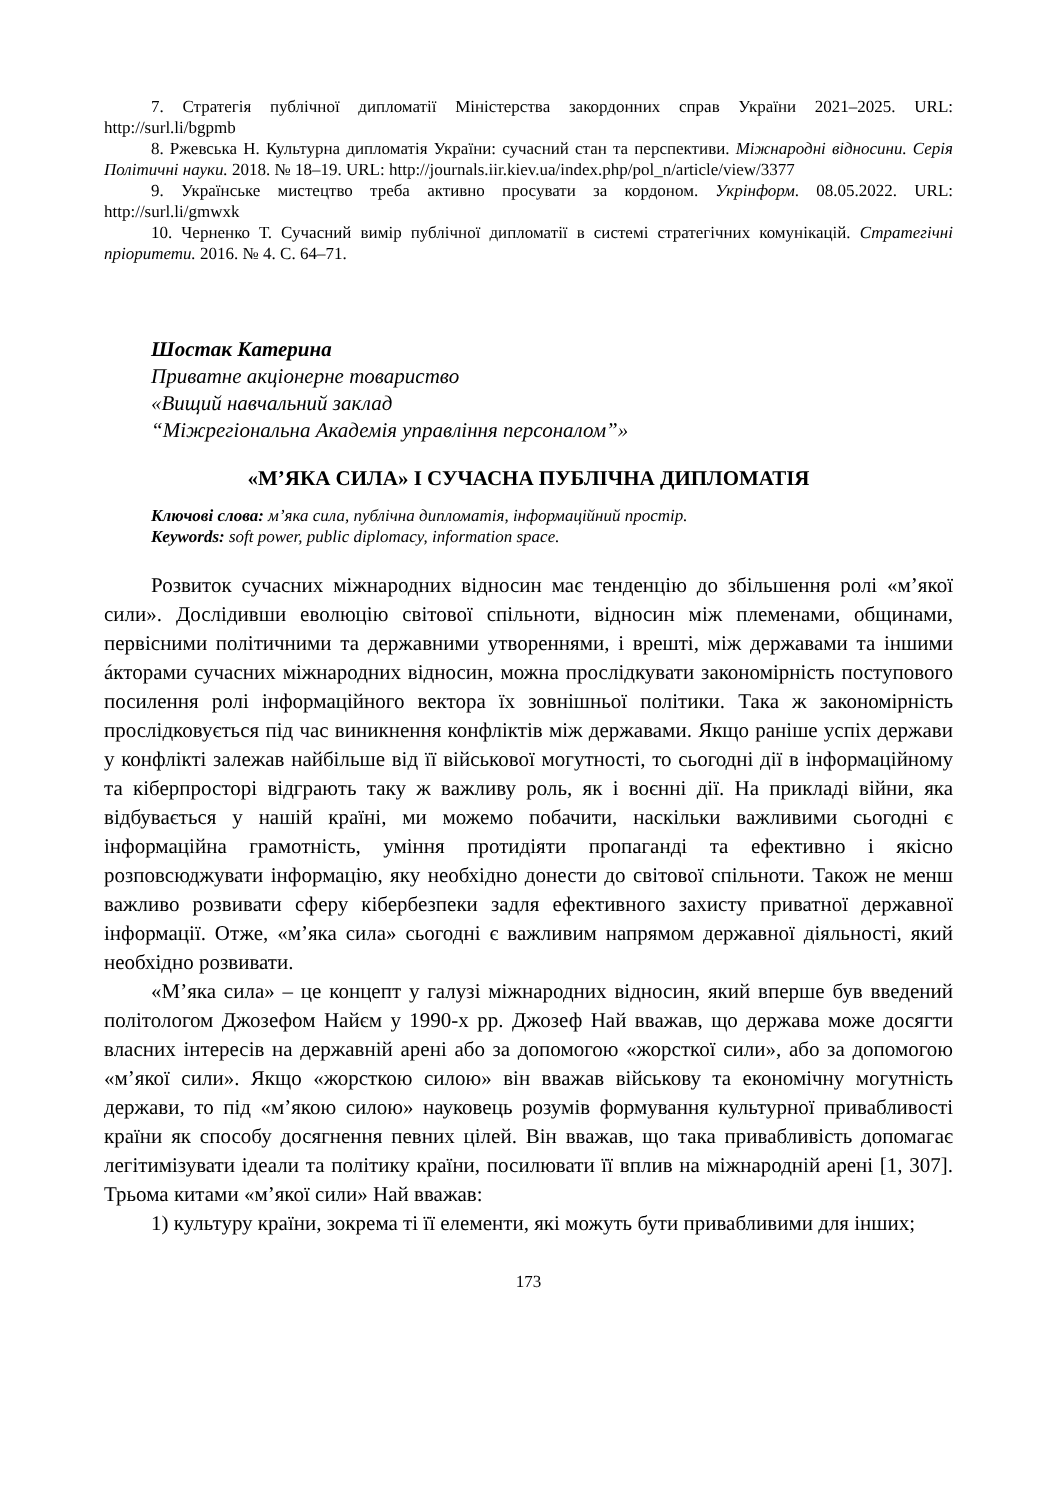7. Стратегія публічної дипломатії Міністерства закордонних справ України 2021–2025. URL: http://surl.li/bgpmb
8. Ржевська Н. Культурна дипломатія України: сучасний стан та перспективи. Міжнародні відносини. Серія Політичні науки. 2018. № 18–19. URL: http://journals.iir.kiev.ua/index.php/pol_n/article/view/3377
9. Українське мистецтво треба активно просувати за кордоном. Укрінформ. 08.05.2022. URL: http://surl.li/gmwxk
10. Черненко Т. Сучасний вимір публічної дипломатії в системі стратегічних комунікацій. Стратегічні пріоритети. 2016. № 4. С. 64–71.
Шостак Катерина
Приватне акціонерне товариство
«Вищий навчальний заклад
“Міжрегіональна Академія управління персоналом”»
«М’ЯКА СИЛА» І СУЧАСНА ПУБЛІЧНА ДИПЛОМАТІЯ
Ключові слова: м’яка сила, публічна дипломатія, інформаційний простір.
Keywords: soft power, public diplomacy, information space.
Розвиток сучасних міжнародних відносин має тенденцію до збільшення ролі «м’якої сили». Дослідивши еволюцію світової спільноти, відносин між племенами, общинами, первісними політичними та державними утвореннями, і врешті, між державами та іншими áкторами сучасних міжнародних відносин, можна прослідкувати закономірність поступового посилення ролі інформаційного вектора їх зовнішньої політики. Така ж закономірність прослідковується під час виникнення конфліктів між державами. Якщо раніше успіх держави у конфлікті залежав найбільше від її військової могутності, то сьогодні дії в інформаційному та кіберпросторі відграють таку ж важливу роль, як і воєнні дії. На прикладі війни, яка відбувається у нашій країні, ми можемо побачити, наскільки важливими сьогодні є інформаційна грамотність, уміння протидіяти пропаганді та ефективно і якісно розповсюджувати інформацію, яку необхідно донести до світової спільноти. Також не менш важливо розвивати сферу кібербезпеки задля ефективного захисту приватної державної інформації. Отже, «м’яка сила» сьогодні є важливим напрямом державної діяльності, який необхідно розвивати.
«М’яка сила» – це концепт у галузі міжнародних відносин, який вперше був введений політологом Джозефом Найєм у 1990-х рр. Джозеф Най вважав, що держава може досягти власних інтересів на державній арені або за допомогою «жорсткої сили», або за допомогою «м’якої сили». Якщо «жорсткою силою» він вважав військову та економічну могутність держави, то під «м’якою силою» науковець розумів формування культурної привабливості країни як способу досягнення певних цілей. Він вважав, що така привабливість допомагає легітимізувати ідеали та політику країни, посилювати її вплив на міжнародній арені [1, 307]. Трьома китами «м’якої сили» Най вважав:
1) культуру країни, зокрема ті її елементи, які можуть бути привабливими для інших;
173